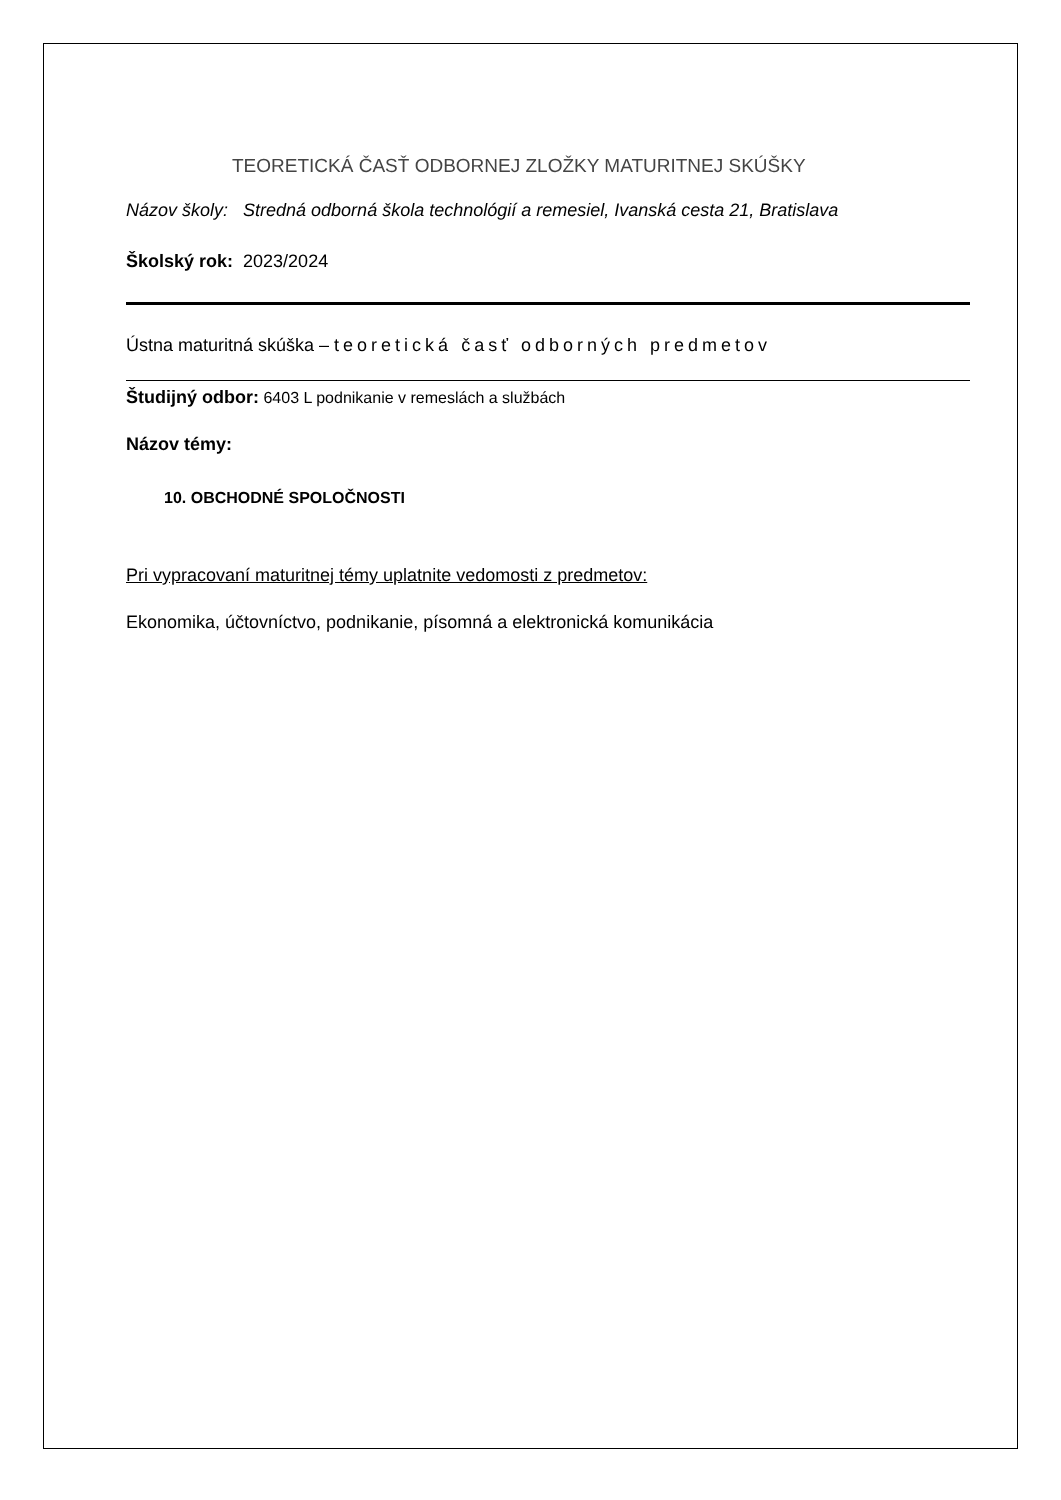TEORETICKÁ ČASŤ ODBORNEJ ZLOŽKY MATURITNEJ SKÚŠKY
Názov školy: Stredná odborná škola technológií a remesiel, Ivanská cesta 21, Bratislava
Školský rok: 2023/2024
Ústna maturitná skúška – teoretická časť odborných predmetov
Študijný odbor: 6403 L podnikanie v remeslách a službách
Názov témy:
10. OBCHODNÉ SPOLOČNOSTI
Pri vypracovaní maturitnej témy uplatnite vedomosti z predmetov:
Ekonomika, účtovníctvo, podnikanie, písomná a elektronická komunikácia